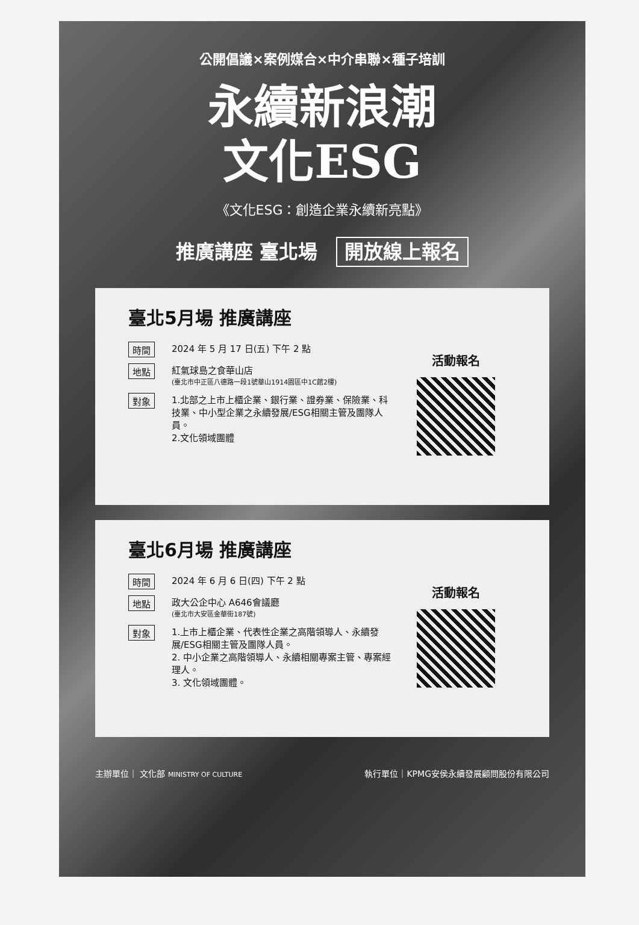公開倡議×案例媒合×中介串聯×種子培訓
永續新浪潮
文化ESG
《文化ESG：創造企業永續新亮點》
推廣講座 臺北場 開放線上報名
臺北5月場 推廣講座
時間
2024 年 5 月 17 日(五) 下午 2 點
地點
紅氣球島之食華山店
(臺北市中正區八德路一段1號華山1914園區中1C館2樓)
對象
1.北部之上市上櫃企業、銀行業、證券業、保險業、科技業、中小型企業之永續發展/ESG相關主管及團隊人員。
2.文化領域團體
活動報名
臺北6月場 推廣講座
時間
2024 年 6 月 6 日(四) 下午 2 點
地點
政大公企中心 A646會議廳
(臺北市大安區金華街187號)
對象
1.上市上櫃企業、代表性企業之高階領導人、永續發展/ESG相關主管及團隊人員。
2. 中小企業之高階領導人、永續相關專案主管、專案經理人。
3. 文化領域團體。
活動報名
主辦單位｜ 文化部 MINISTRY OF CULTURE
執行單位｜KPMG安侯永續發展顧問股份有限公司